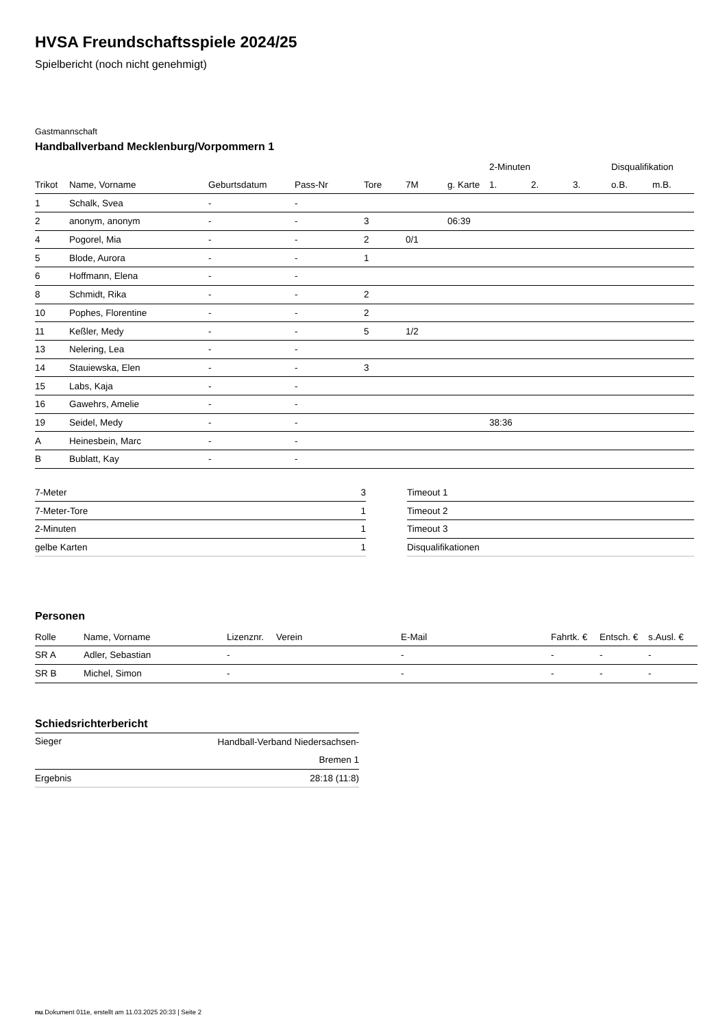HVSA Freundschaftsspiele 2024/25
Spielbericht (noch nicht genehmigt)
Gastmannschaft
Handballverband Mecklenburg/Vorpommern 1
| | | | | | | | 2-Minuten | | | Disqualifikation | |
| --- | --- | --- | --- | --- | --- | --- | --- | --- | --- | --- | --- |
| Trikot | Name, Vorname | Geburtsdatum | Pass-Nr | Tore | 7M | g. Karte | 1. | 2. | 3. | o.B. | m.B. |
| 1 | Schalk, Svea | - | - | | | | | | | | |
| 2 | anonym, anonym | - | - | 3 | | 06:39 | | | | | |
| 4 | Pogorel, Mia | - | - | 2 | 0/1 | | | | | | |
| 5 | Blode, Aurora | - | - | 1 | | | | | | | |
| 6 | Hoffmann, Elena | - | - | | | | | | | | |
| 8 | Schmidt, Rika | - | - | 2 | | | | | | | |
| 10 | Pophes, Florentine | - | - | 2 | | | | | | | |
| 11 | Keßler, Medy | - | - | 5 | 1/2 | | | | | | |
| 13 | Nelering, Lea | - | - | | | | | | | | |
| 14 | Stauiewska, Elen | - | - | 3 | | | | | | | |
| 15 | Labs, Kaja | - | - | | | | | | | | |
| 16 | Gawehrs, Amelie | - | - | | | | | | | | |
| 19 | Seidel, Medy | - | - | | | | 38:36 | | | | |
| A | Heinesbein, Marc | - | - | | | | | | | | |
| B | Bublatt, Kay | - | - | | | | | | | | |
| 7-Meter | 3 |
| 7-Meter-Tore | 1 |
| 2-Minuten | 1 |
| gelbe Karten | 1 |
| Timeout 1 |
| Timeout 2 |
| Timeout 3 |
| Disqualifikationen |
Personen
| Rolle | Name, Vorname | Lizenznr. | Verein | E-Mail | Fahrtk. € | Entsch. € | s.Ausl. € |
| --- | --- | --- | --- | --- | --- | --- | --- |
| SR A | Adler, Sebastian | - | | - | - | - | - |
| SR B | Michel, Simon | - | | - | - | - | - |
Schiedsrichterbericht
| Sieger | Handball-Verband Niedersachsen- Bremen 1 |
| Ergebnis | 28:18 (11:8) |
nu.Dokument 011e, erstellt am 11.03.2025 20:33 | Seite 2